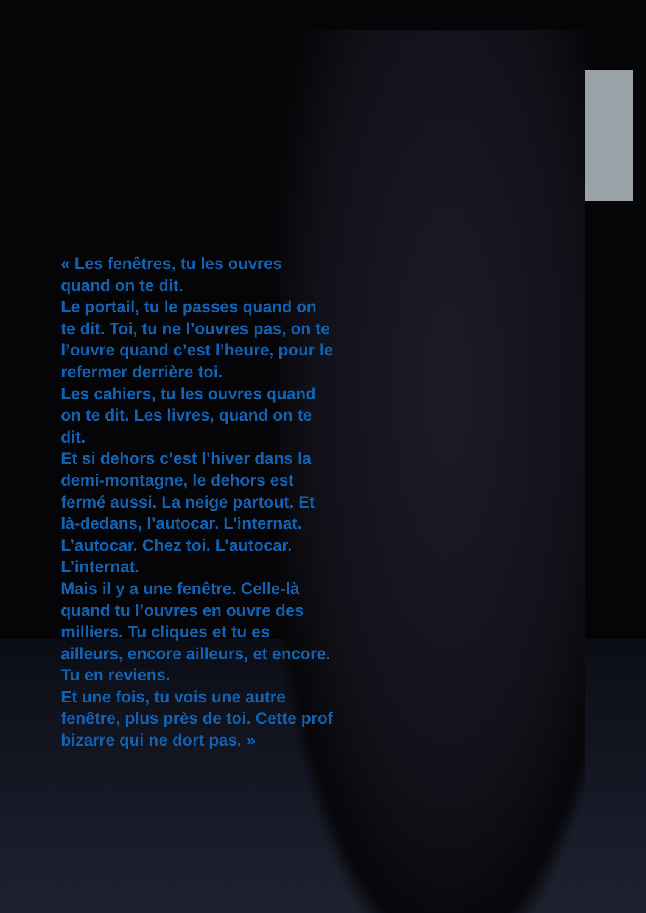« Les fenêtres, tu les ouvres quand on te dit.
Le portail, tu le passes quand on te dit. Toi, tu ne l’ouvres pas, on te l’ouvre quand c’est l’heure, pour le refermer derrière toi.
Les cahiers, tu les ouvres quand on te dit. Les livres, quand on te dit.
Et si dehors c’est l’hiver dans la demi-montagne, le dehors est fermé aussi. La neige partout. Et là-dedans, l’autocar. L’internat. L’autocar. Chez toi. L’autocar. L’internat.
Mais il y a une fenêtre. Celle-là quand tu l’ouvres en ouvre des milliers. Tu cliques et tu es ailleurs, encore ailleurs, et encore.
Tu en reviens.
Et une fois, tu vois une autre fenêtre, plus près de toi. Cette prof bizarre qui ne dort pas. »